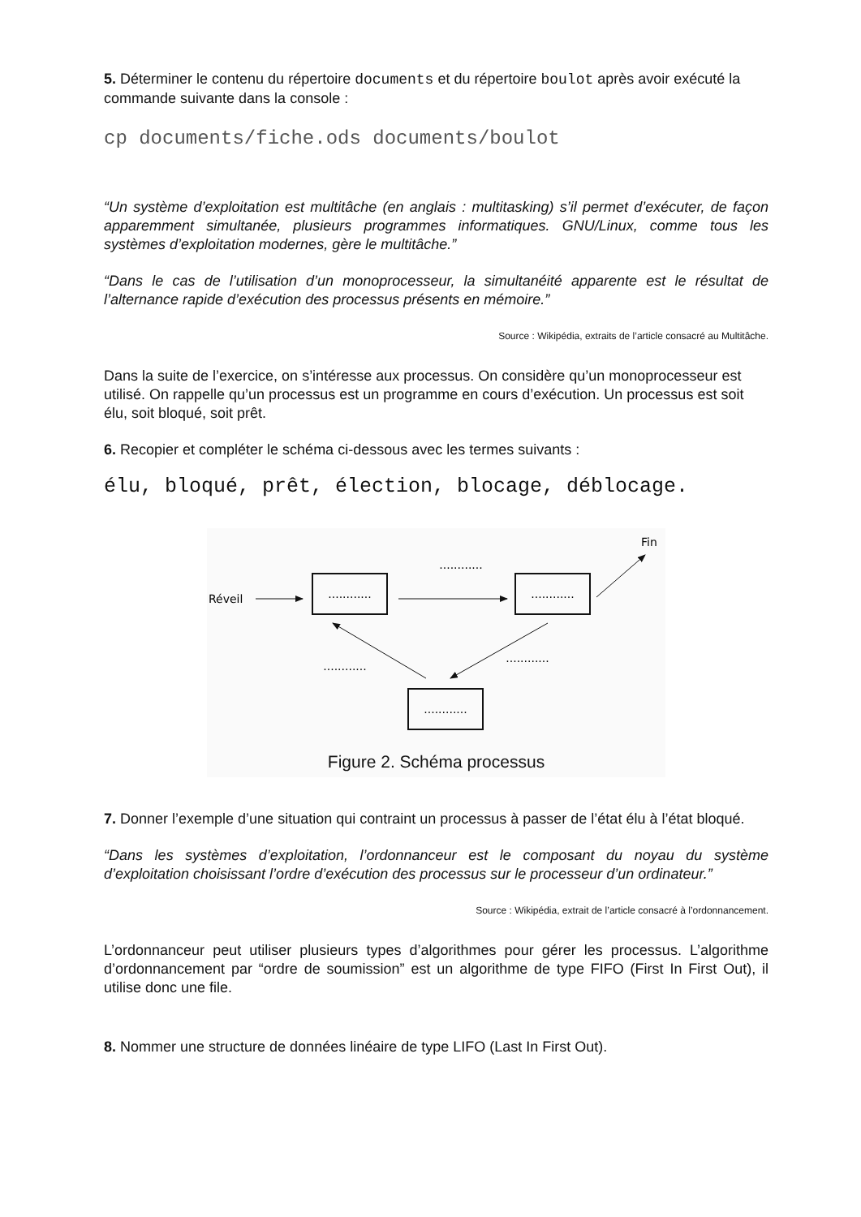5. Déterminer le contenu du répertoire documents et du répertoire boulot après avoir exécuté la commande suivante dans la console :
cp documents/fiche.ods documents/boulot
“Un système d’exploitation est multitâche (en anglais : multitasking) s’il permet d’exécuter, de façon apparemment simultanée, plusieurs programmes informatiques. GNU/Linux, comme tous les systèmes d’exploitation modernes, gère le multitâche.”
“Dans le cas de l’utilisation d’un monoprocesseur, la simultanéité apparente est le résultat de l’alternance rapide d’exécution des processus présents en mémoire.”
Source : Wikipédia, extraits de l’article consacré au Multitâche.
Dans la suite de l’exercice, on s’intéresse aux processus. On considère qu’un monoprocesseur est utilisé. On rappelle qu’un processus est un programme en cours d’exécution. Un processus est soit élu, soit bloqué, soit prêt.
6. Recopier et compléter le schéma ci-dessous avec les termes suivants :
élu, bloqué, prêt, élection, blocage, déblocage.
Réveil
............
............
............
Fin
............
............
............
Figure 2. Schéma processus
7. Donner l’exemple d’une situation qui contraint un processus à passer de l’état élu à l’état bloqué.
“Dans les systèmes d’exploitation, l’ordonnanceur est le composant du noyau du système d’exploitation choisissant l’ordre d’exécution des processus sur le processeur d’un ordinateur.”
Source : Wikipédia, extrait de l’article consacré à l’ordonnancement.
L’ordonnanceur peut utiliser plusieurs types d’algorithmes pour gérer les processus. L’algorithme d’ordonnancement par “ordre de soumission” est un algorithme de type FIFO (First In First Out), il utilise donc une file.
8. Nommer une structure de données linéaire de type LIFO (Last In First Out).